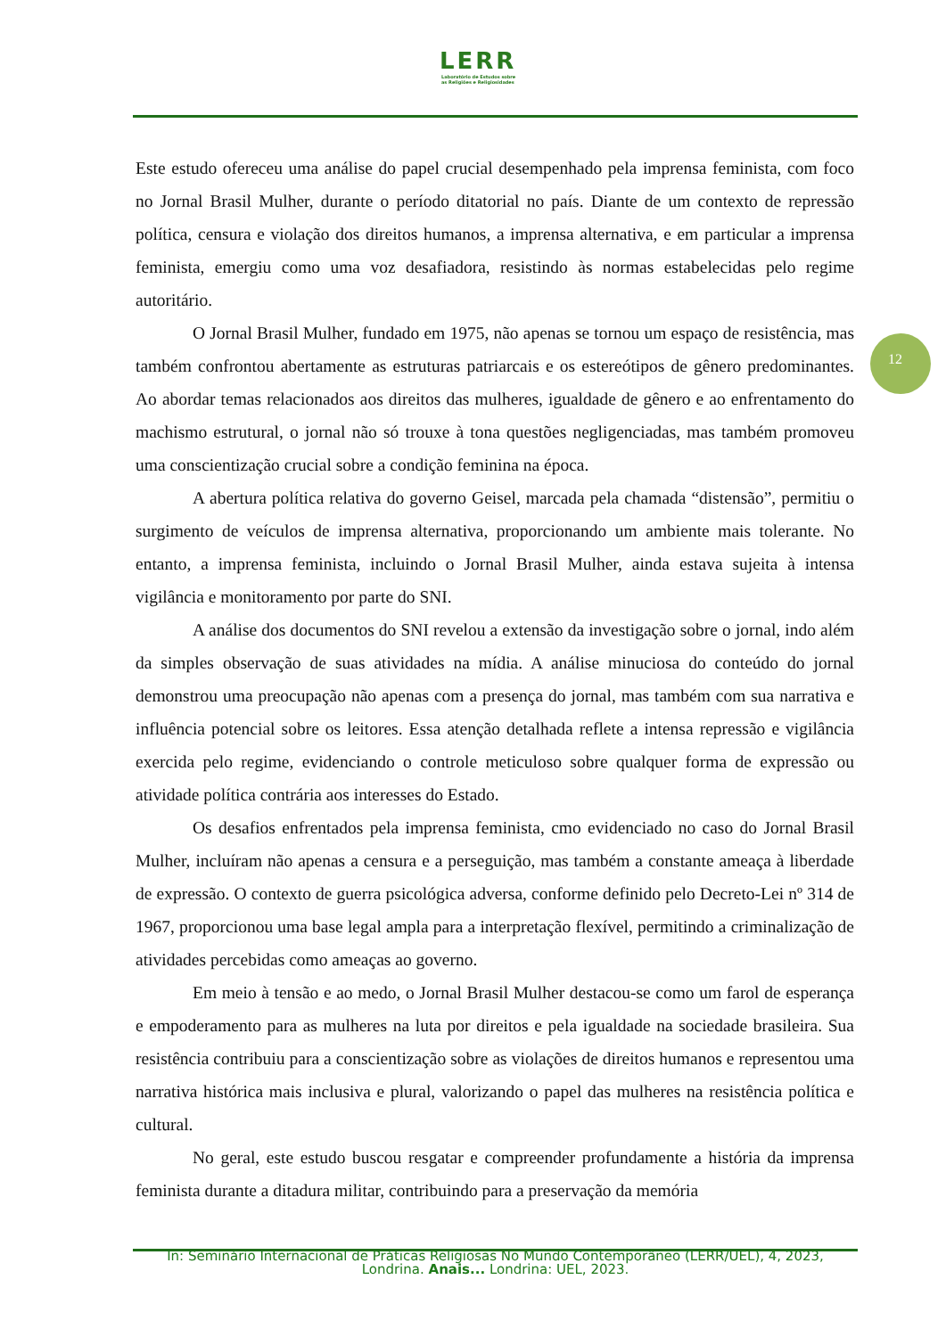LERR
Laboratório de Estudos sobre
as Religiões e Religiosidades
12
Este estudo ofereceu uma análise do papel crucial desempenhado pela imprensa feminista, com foco no Jornal Brasil Mulher, durante o período ditatorial no país. Diante de um contexto de repressão política, censura e violação dos direitos humanos, a imprensa alternativa, e em particular a imprensa feminista, emergiu como uma voz desafiadora, resistindo às normas estabelecidas pelo regime autoritário.
O Jornal Brasil Mulher, fundado em 1975, não apenas se tornou um espaço de resistência, mas também confrontou abertamente as estruturas patriarcais e os estereótipos de gênero predominantes. Ao abordar temas relacionados aos direitos das mulheres, igualdade de gênero e ao enfrentamento do machismo estrutural, o jornal não só trouxe à tona questões negligenciadas, mas também promoveu uma conscientização crucial sobre a condição feminina na época.
A abertura política relativa do governo Geisel, marcada pela chamada “distensão”, permitiu o surgimento de veículos de imprensa alternativa, proporcionando um ambiente mais tolerante. No entanto, a imprensa feminista, incluindo o Jornal Brasil Mulher, ainda estava sujeita à intensa vigilância e monitoramento por parte do SNI.
A análise dos documentos do SNI revelou a extensão da investigação sobre o jornal, indo além da simples observação de suas atividades na mídia. A análise minuciosa do conteúdo do jornal demonstrou uma preocupação não apenas com a presença do jornal, mas também com sua narrativa e influência potencial sobre os leitores. Essa atenção detalhada reflete a intensa repressão e vigilância exercida pelo regime, evidenciando o controle meticuloso sobre qualquer forma de expressão ou atividade política contrária aos interesses do Estado.
Os desafios enfrentados pela imprensa feminista, cmo evidenciado no caso do Jornal Brasil Mulher, incluíram não apenas a censura e a perseguição, mas também a constante ameaça à liberdade de expressão. O contexto de guerra psicológica adversa, conforme definido pelo Decreto-Lei nº 314 de 1967, proporcionou uma base legal ampla para a interpretação flexível, permitindo a criminalização de atividades percebidas como ameaças ao governo.
Em meio à tensão e ao medo, o Jornal Brasil Mulher destacou-se como um farol de esperança e empoderamento para as mulheres na luta por direitos e pela igualdade na sociedade brasileira. Sua resistência contribuiu para a conscientização sobre as violações de direitos humanos e representou uma narrativa histórica mais inclusiva e plural, valorizando o papel das mulheres na resistência política e cultural.
No geral, este estudo buscou resgatar e compreender profundamente a história da imprensa feminista durante a ditadura militar, contribuindo para a preservação da memória
In: Seminário Internacional de Práticas Religiosas No Mundo Contemporâneo (LERR/UEL), 4, 2023,
Londrina. Anais... Londrina: UEL, 2023.